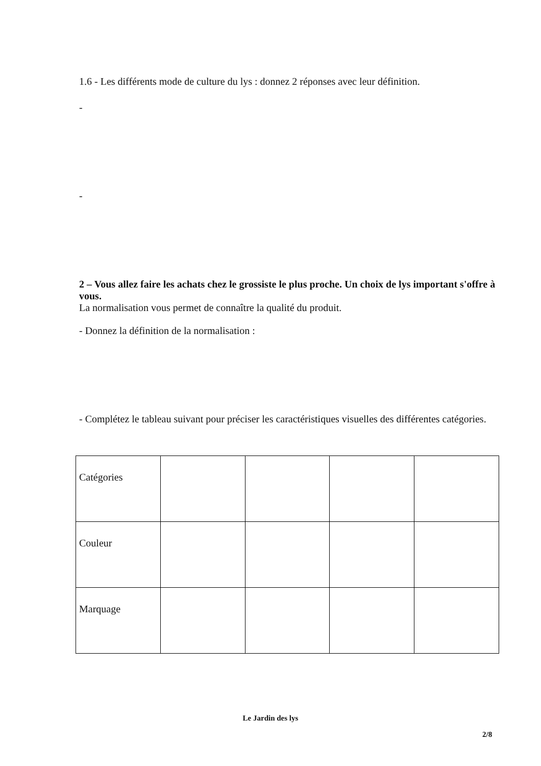1.6 - Les différents mode de culture du lys : donnez 2 réponses avec leur définition.
-
-
2 – Vous allez faire les achats chez le grossiste le plus proche. Un choix de lys important s'offre à vous.
La normalisation vous permet de connaître la qualité du produit.
- Donnez la définition de la normalisation :
- Complétez le tableau suivant pour préciser les caractéristiques visuelles des différentes catégories.
| Catégories | | | | |
| Couleur | | | | |
| Marquage | | | | |
Le Jardin des lys
2/8